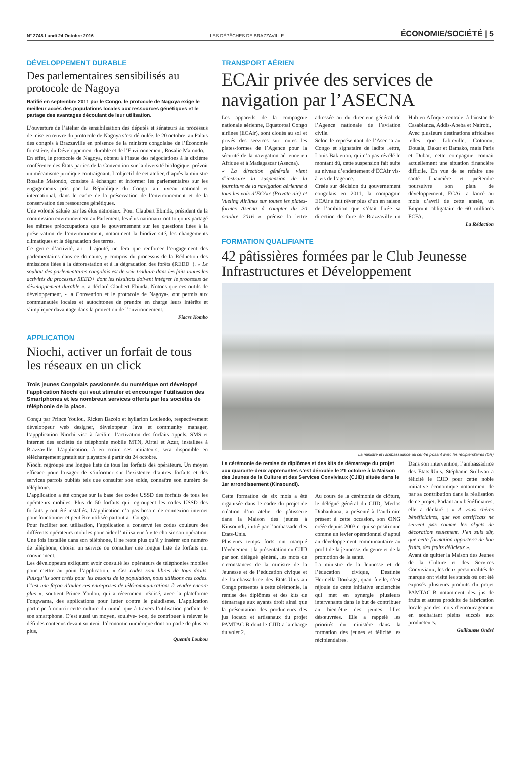N° 2745 Lundi 24 Octobre 2016 LES DÉPÊCHES DE BRAZZAVILLE ÉCONOMIE/SOCIÉTÉ | 5
DÉVELOPPEMENT DURABLE
Des parlementaires sensibilisés au protocole de Nagoya
Ratifié en septembre 2011 par le Congo, le protocole de Nagoya exige le meilleur accès des populations locales aux ressources génétiques et le partage des avantages découlant de leur utilisation.
L’ouverture de l’atelier de sensibilisation des députés et sénateurs au processus de mise en œuvre du protocole de Nagoya s’est déroulée, le 20 octobre, au Palais des congrès à Brazzaville en présence de la ministre congolaise de l’Économie forestière, du Développement durable et de l’Environnement, Rosalie Matondo.
En effet, le protocole de Nagoya, obtenu à l’issue des négociations à la dixième conférence des États parties de la Convention sur la diversité biologique, prévoit un mécanisme juridique contraignant. L’objectif de cet atelier, d’après la ministre Rosalie Matondo, consiste à échanger et informer les parlementaires sur les engagements pris par la République du Congo, au niveau national et international, dans le cadre de la préservation de l’environnement et de la conservation des ressources génétiques.
Une volonté saluée par les élus nationaux. Pour Claubert Ebinda, président de la commission environnement au Parlement, les élus nationaux ont toujours partagé les mêmes préoccupations que le gouvernement sur les questions liées à la préservation de l’environnement, notamment la biodiversité, les changements climatiques et la dégradation des terres.
Ce genre d’activité, a-t- il ajouté, ne fera que renforcer l’engagement des parlementaires dans ce domaine, y compris du processus de la Réduction des émissions liées à la déforestation et à la dégradation des forêts (REDD+). « Le souhait des parlementaires congolais est de voir traduire dans les faits toutes les activités du processus REED+ dont les résultats doivent intégrer le processus de développement durable », a déclaré Claubert Ebinda. Notons que ces outils de développement, - la Convention et le protocole de Nagoya-, ont permis aux communautés locales et autochtones de prendre en charge leurs intérêts et s’impliquer davantage dans la protection de l’environnement.
Fiacre Kombo
APPLICATION
Niochi, activer un forfait de tous les réseaux en un click
Trois jeunes Congolais passionnés du numérique ont développé l’application Niochi qui veut stimuler et encourager l’utilisation des Smartphones et les nombreux services offerts par les sociétés de téléphonie de la place.
Conçu par Prince Youlou, Ricken Bazolo et hyllarion Loulendo, respectivement développeur web designer, développeur Java et community manager, l’appplication Niochi vise à faciliter l’activation des forfaits appels, SMS et internet des sociétés de téléphonie mobile MTN, Airtel et Azur, installées à Brazzaville. L’application, à en croire ses initiateurs, sera disponible en téléchargement gratuit sur playstore à partir du 24 octobre.
Niochi regroupe une longue liste de tous les forfaits des opérateurs. Un moyen efficace pour l’usager de s’informer sur l’existence d’autres forfaits et des services parfois oubliés tels que consulter son solde, connaître son numéro de téléphone.
L’application a été conçue sur la base des codes USSD des forfaits de tous les opérateurs mobiles. Plus de 50 forfaits qui regroupent les codes USSD des forfaits y ont été installés. L’application n’a pas besoin de connexion internet pour fonctionner et peut être utilisée partout au Congo.
Pour faciliter son utilisation, l’application a conservé les codes couleurs des différents opérateurs mobiles pour aider l’utilisateur à vite choisir son opération. Une fois installée dans son téléphone, il ne reste plus qu’à y insérer son numéro de téléphone, choisir un service ou consulter une longue liste de forfaits qui conviennent.
Les développeurs exliquent avoir consulté les opérateurs de téléphonies mobiles pour mettre au point l’application. « Ces codes sont libres de tous droits. Puisqu’ils sont créés pour les besoins de la population, nous utilisons ces codes. C’est une façon d’aider ces entreprises de télécommunications à vendre encore plus », soutient Prince Youlou, qui a récemment réalisé, avec la plateforme Fongwama, des applications pour lutter contre le paludisme. L’application participe à nourrir cette culture du numérique à travers l’utilisation parfaite de son smartphone. C’est aussi un moyen, soulève- t-on, de contribuer à relever le défi des contenus devant soutenir l’économie numérique dont on parle de plus en plus.
Quentin Loubou
TRANSPORT AÉRIEN
ECAir privée des services de navigation par l’ASECNA
Les appareils de la compagnie nationale aérienne, Equatoroal Congo airlines (ECAir), sont cloués au sol et privés des services sur toutes les plates-formes de l’Agence pour la sécurité de la navigation aérienne en Afrique et à Madagascar (Asecna).
« La direction générale vient d’instruire la suspension de la fourniture de la navigation aérienne à tous les vols d’ECAir (Private air) et Vueling Airlines sur toutes les plates-formes Asecna à compter du 20 octobre 2016 », précise la lettre adressée au du directeur général de l’Agence nationale de l’aviation civile.
Selon le représentant de l’Asecna au Congo et signataire de ladite lettre, Louis Bakienon, qui n’a pas révélé le montant dû, cette suspension fait suite au niveau d’endettement d’ECAir vis-à-vis de l’agence.
Créée sur décision du gouvernement congolais en 2011, la compagnie ECAir a fait rêver plus d’un en raison de l’ambition que s’était fixée sa direction de faire de Brazzaville un Hub en Afrique centrale, à l’instar de Casablanca, Addis-Abeba et Nairobi.
Avec plusieurs destinations africaines telles que Libreville, Cotonou, Douala, Dakar et Bamako, mais Paris et Dubaï, cette compagnie connait actuellement une situation financière difficile. En vue de se refaire une santé financière et prétendre poursuivre son plan de développement, ECAir a lancé au mois d’avril de cette année, un Emprunt obligataire de 60 milliards FCFA.
La Rédaction
FORMATION QUALIFIANTE
42 pâtissières formées par le Club Jeunesse Infrastructures et Développement
La ministre et l’ambassadrice au centre posant avec les récipiendaires (DR)
La cérémonie de remise de diplômes et des kits de démarrage du projet aux quarante-deux apprenantes s’est déroulée le 21 octobre à la Maison des Jeunes de la Culture et des Services Conviviaux (CJID) située dans le 1er arrondissement (Kinsoundi).
Cette formation de six mois a été organisée dans le cadre du projet de création d’un atelier de pâtisserie dans la Maison des jeunes à Kinsoundi, initié par l’ambassade des Etats-Unis.
Plusieurs temps forts ont marqué l’évènement : la présentation du CJID par son délégué général, les mots de circonstances de la ministre de la Jeunesse et de l’éducation civique et de l’ambassadrice des Etats-Unis au Congo présentes à cette cérémonie, la remise des diplômes et des kits de démarrage aux ayants droit ainsi que la présentation des producteurs des jus locaux et artisanaux du projet PAMTAC-B dont le CJID a la charge du volet 2.
Au cours de la cérémonie de clôture, le délégué général du CJID, Merlos Diabankana, a présenté à l’auditoire présent à cette occasion, son ONG créée depuis 2003 et qui se positionne comme un levier opérationnel d’appui au développement communautaire au profit de la jeunesse, du genre et de la promotion de la santé.
La ministre de la Jeunesse et de l’éducation civique, Destinée Hermella Doukaga, quant à elle, s’est réjouie de cette initiative enclenchée qui met en synergie plusieurs intervenants dans le but de contribuer au bien-être des jeunes filles désœuvrées. Elle a rappelé les priorités du ministère dans la formation des jeunes et félicité les récipiendaires.
Dans son intervention, l’ambassadrice des Etats-Unis, Stéphanie Sullivan a félicité le CJID pour cette noble initiative économique notamment de par sa contribution dans la réalisation de ce projet. Parlant aux bénéficiaires, elle a déclaré : « A vous chères bénéficiaires, que vos certificats ne servent pas comme les objets de décoration seulement. J’en suis sûr, que cette formation apportera de bon fruits, des fruits délicieux ».
Avant de quitter la Maison des Jeunes de la Culture et des Services Conviviaux, les deux personnalités de marque ont visité les stands où ont été exposés plusieurs produits du projet PAMTAC-B notamment des jus de fruits et autres produits de fabrication locale par des mots d’encouragement en souhaitant pleins succès aux producteurs.
Guillaume Ondzé